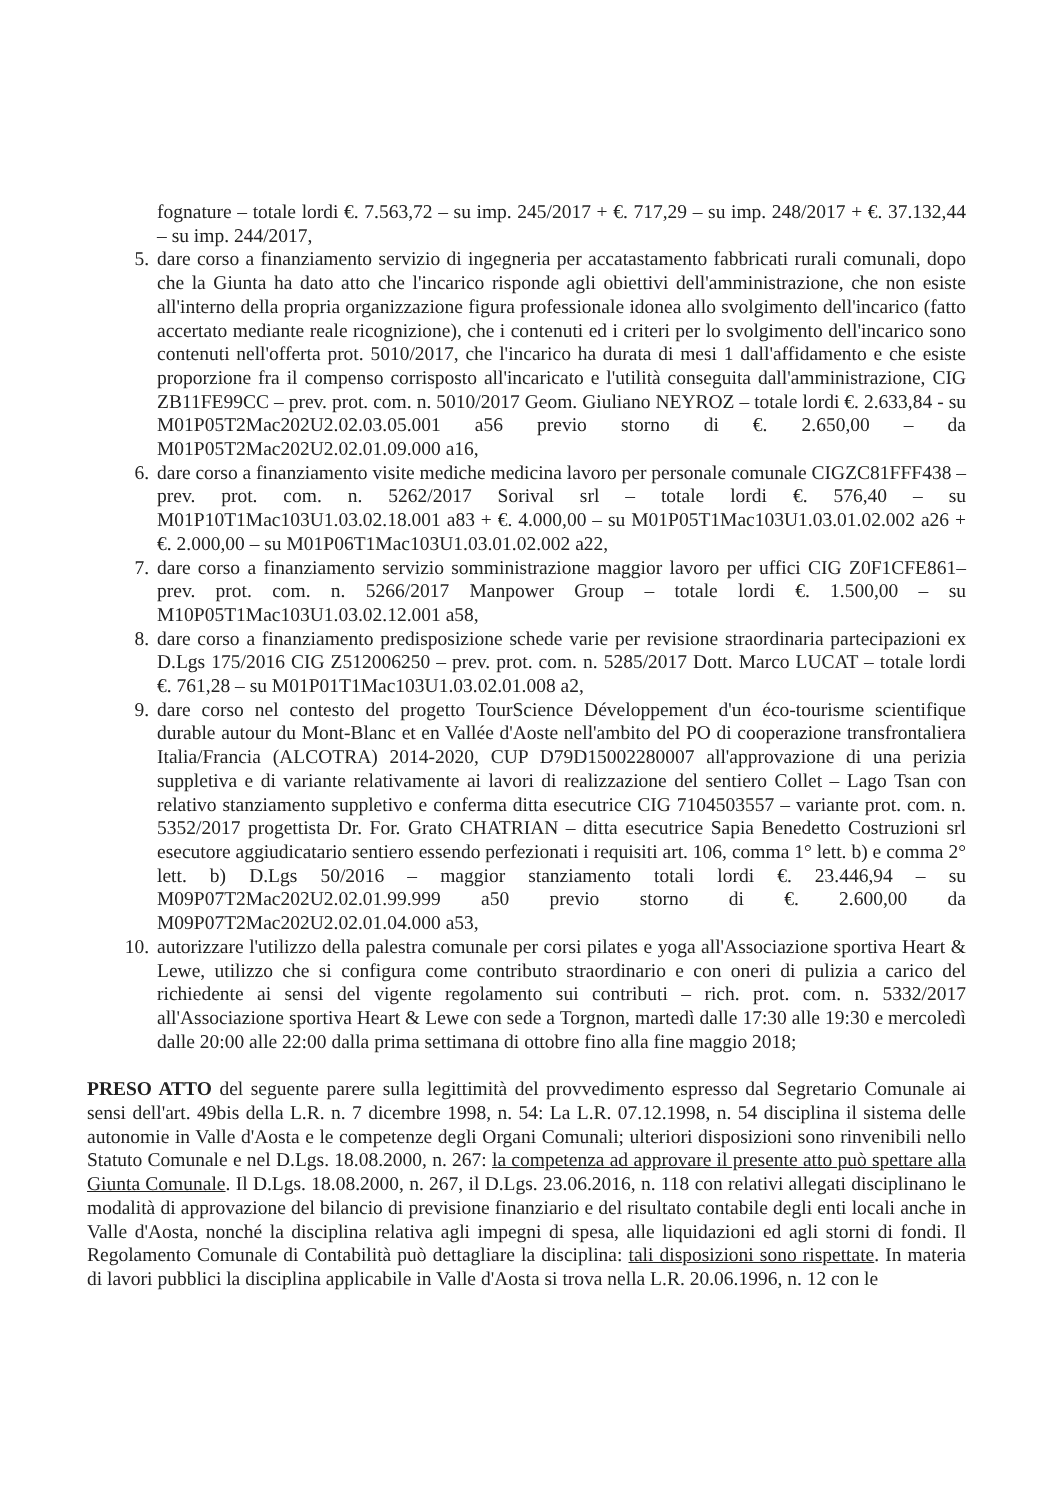fognature – totale lordi €. 7.563,72 – su imp. 245/2017 + €. 717,29 – su imp. 248/2017 + €. 37.132,44 – su imp. 244/2017,
5. dare corso a finanziamento servizio di ingegneria per accatastamento fabbricati rurali comunali, dopo che la Giunta ha dato atto che l'incarico risponde agli obiettivi dell'amministrazione, che non esiste all'interno della propria organizzazione figura professionale idonea allo svolgimento dell'incarico (fatto accertato mediante reale ricognizione), che i contenuti ed i criteri per lo svolgimento dell'incarico sono contenuti nell'offerta prot. 5010/2017, che l'incarico ha durata di mesi 1 dall'affidamento e che esiste proporzione fra il compenso corrisposto all'incaricato e l'utilità conseguita dall'amministrazione, CIG ZB11FE99CC – prev. prot. com. n. 5010/2017 Geom. Giuliano NEYROZ – totale lordi €. 2.633,84 - su M01P05T2Mac202U2.02.03.05.001 a56 previo storno di €. 2.650,00 – da M01P05T2Mac202U2.02.01.09.000 a16,
6. dare corso a finanziamento visite mediche medicina lavoro per personale comunale CIGZC81FFF438 – prev. prot. com. n. 5262/2017 Sorival srl – totale lordi €. 576,40 – su M01P10T1Mac103U1.03.02.18.001 a83 + €. 4.000,00 – su M01P05T1Mac103U1.03.01.02.002 a26 + €. 2.000,00 – su M01P06T1Mac103U1.03.01.02.002 a22,
7. dare corso a finanziamento servizio somministrazione maggior lavoro per uffici CIG Z0F1CFE861– prev. prot. com. n. 5266/2017 Manpower Group – totale lordi €. 1.500,00 – su M10P05T1Mac103U1.03.02.12.001 a58,
8. dare corso a finanziamento predisposizione schede varie per revisione straordinaria partecipazioni ex D.Lgs 175/2016 CIG Z512006250 – prev. prot. com. n. 5285/2017 Dott. Marco LUCAT – totale lordi €. 761,28 – su M01P01T1Mac103U1.03.02.01.008 a2,
9. dare corso nel contesto del progetto TourScience Développement d'un éco-tourisme scientifique durable autour du Mont-Blanc et en Vallée d'Aoste nell'ambito del PO di cooperazione transfrontaliera Italia/Francia (ALCOTRA) 2014-2020, CUP D79D15002280007 all'approvazione di una perizia suppletiva e di variante relativamente ai lavori di realizzazione del sentiero Collet – Lago Tsan con relativo stanziamento suppletivo e conferma ditta esecutrice CIG 7104503557 – variante prot. com. n. 5352/2017 progettista Dr. For. Grato CHATRIAN – ditta esecutrice Sapia Benedetto Costruzioni srl esecutore aggiudicatario sentiero essendo perfezionati i requisiti art. 106, comma 1° lett. b) e comma 2° lett. b) D.Lgs 50/2016 – maggior stanziamento totali lordi €. 23.446,94 – su M09P07T2Mac202U2.02.01.99.999 a50 previo storno di €. 2.600,00 da M09P07T2Mac202U2.02.01.04.000 a53,
10. autorizzare l'utilizzo della palestra comunale per corsi pilates e yoga all'Associazione sportiva Heart & Lewe, utilizzo che si configura come contributo straordinario e con oneri di pulizia a carico del richiedente ai sensi del vigente regolamento sui contributi – rich. prot. com. n. 5332/2017 all'Associazione sportiva Heart & Lewe con sede a Torgnon, martedì dalle 17:30 alle 19:30 e mercoledì dalle 20:00 alle 22:00 dalla prima settimana di ottobre fino alla fine maggio 2018;
PRESO ATTO del seguente parere sulla legittimità del provvedimento espresso dal Segretario Comunale ai sensi dell'art. 49bis della L.R. n. 7 dicembre 1998, n. 54: La L.R. 07.12.1998, n. 54 disciplina il sistema delle autonomie in Valle d'Aosta e le competenze degli Organi Comunali; ulteriori disposizioni sono rinvenibili nello Statuto Comunale e nel D.Lgs. 18.08.2000, n. 267: la competenza ad approvare il presente atto può spettare alla Giunta Comunale. Il D.Lgs. 18.08.2000, n. 267, il D.Lgs. 23.06.2016, n. 118 con relativi allegati disciplinano le modalità di approvazione del bilancio di previsione finanziario e del risultato contabile degli enti locali anche in Valle d'Aosta, nonché la disciplina relativa agli impegni di spesa, alle liquidazioni ed agli storni di fondi. Il Regolamento Comunale di Contabilità può dettagliare la disciplina: tali disposizioni sono rispettate. In materia di lavori pubblici la disciplina applicabile in Valle d'Aosta si trova nella L.R. 20.06.1996, n. 12 con le